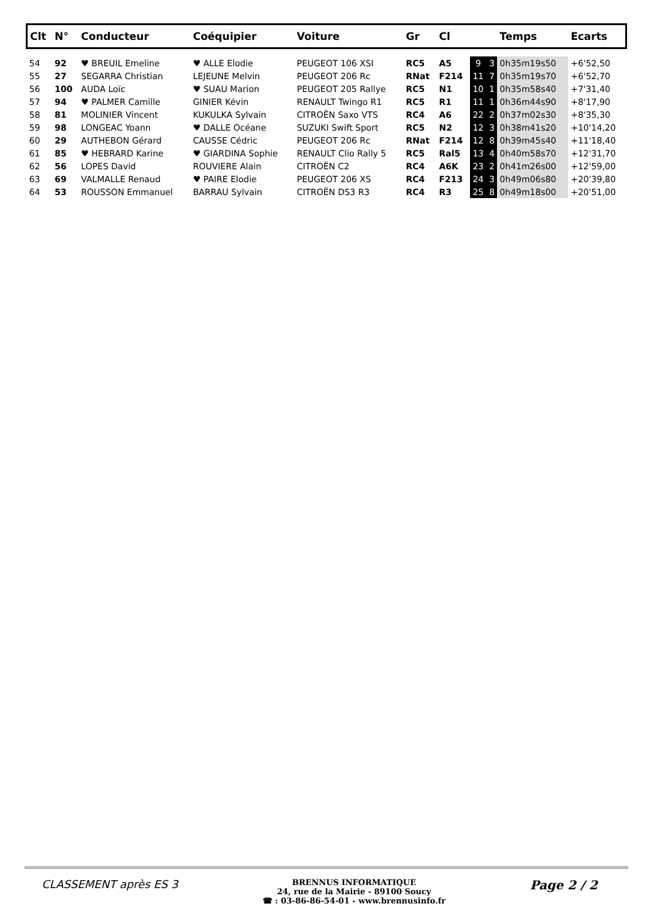| Clt | N° | Conducteur | Coéquipier | Voiture | Gr | Cl | | | Temps | Ecarts |
| --- | --- | --- | --- | --- | --- | --- | --- | --- | --- | --- |
| 54 | 92 | ♥ BREUIL Emeline | ♥ ALLE Elodie | PEUGEOT 106 XSI | RC5 | A5 | 9 | 3 | 0h35m19s50 | +6'52,50 |
| 55 | 27 | SEGARRA Christian | LEJEUNE Melvin | PEUGEOT 206 Rc | RNat | F214 | 11 | 7 | 0h35m19s70 | +6'52,70 |
| 56 | 100 | AUDA Loïc | ♥ SUAU Marion | PEUGEOT 205 Rallye | RC5 | N1 | 10 | 1 | 0h35m58s40 | +7'31,40 |
| 57 | 94 | ♥ PALMER Camille | GINIER Kévin | RENAULT Twingo R1 | RC5 | R1 | 11 | 1 | 0h36m44s90 | +8'17,90 |
| 58 | 81 | MOLINIER Vincent | KUKULKA Sylvain | CITROËN Saxo VTS | RC4 | A6 | 22 | 2 | 0h37m02s30 | +8'35,30 |
| 59 | 98 | LONGEAC Yoann | ♥ DALLE Océane | SUZUKI Swift Sport | RC5 | N2 | 12 | 3 | 0h38m41s20 | +10'14,20 |
| 60 | 29 | AUTHEBON Gérard | CAUSSE Cédric | PEUGEOT 206 Rc | RNat | F214 | 12 | 8 | 0h39m45s40 | +11'18,40 |
| 61 | 85 | ♥ HEBRARD Karine | ♥ GIARDINA Sophie | RENAULT Clio Rally 5 | RC5 | Ral5 | 13 | 4 | 0h40m58s70 | +12'31,70 |
| 62 | 56 | LOPES David | ROUVIERE Alain | CITROËN C2 | RC4 | A6K | 23 | 2 | 0h41m26s00 | +12'59,00 |
| 63 | 69 | VALMALLE Renaud | ♥ PAIRE Elodie | PEUGEOT 206 XS | RC4 | F213 | 24 | 3 | 0h49m06s80 | +20'39,80 |
| 64 | 53 | ROUSSON Emmanuel | BARRAU Sylvain | CITROËN DS3 R3 | RC4 | R3 | 25 | 8 | 0h49m18s00 | +20'51,00 |
CLASSEMENT après ES 3
BRENNUS INFORMATIQUE
24, rue de la Mairie - 89100 Soucy
☎ : 03-86-86-54-01 - www.brennusinfo.fr
Page 2 / 2